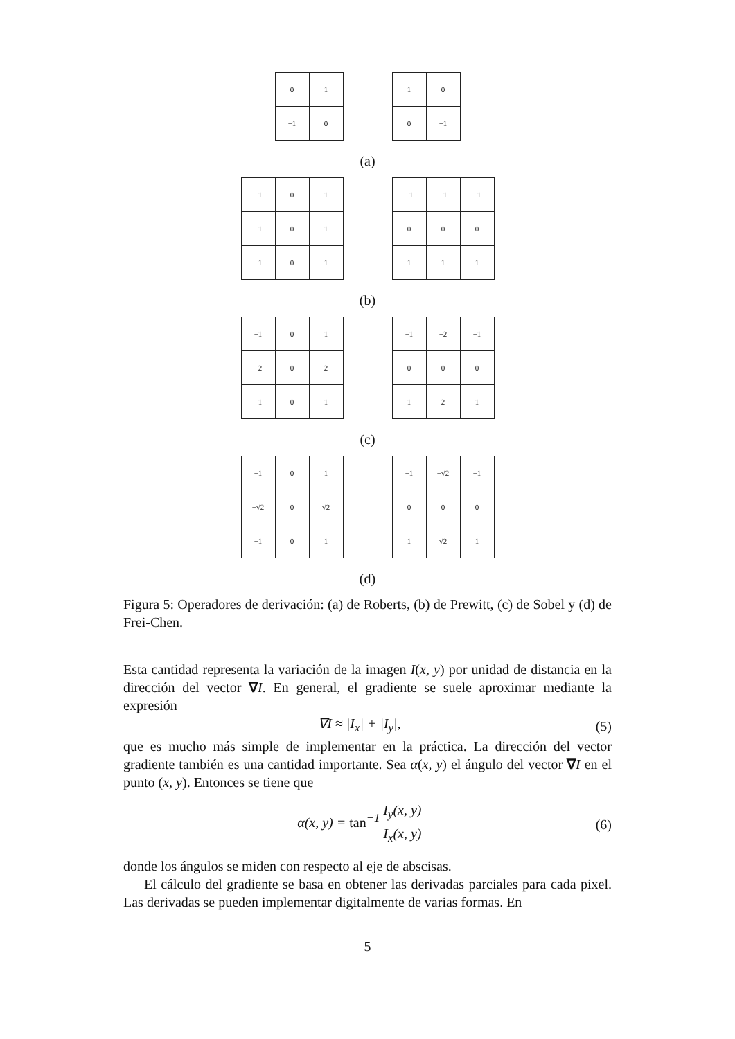| 0 | 1 |
| −1 | 0 |
| 1 | 0 |
| 0 | −1 |
(a)
| −1 | 0 | 1 |
| −1 | 0 | 1 |
| −1 | 0 | 1 |
| −1 | −1 | −1 |
| 0 | 0 | 0 |
| 1 | 1 | 1 |
(b)
| −1 | 0 | 1 |
| −2 | 0 | 2 |
| −1 | 0 | 1 |
| −1 | −2 | −1 |
| 0 | 0 | 0 |
| 1 | 2 | 1 |
(c)
| −1 | 0 | 1 |
| −√2 | 0 | √2 |
| −1 | 0 | 1 |
| −1 | −√2 | −1 |
| 0 | 0 | 0 |
| 1 | √2 | 1 |
(d)
Figura 5: Operadores de derivación: (a) de Roberts, (b) de Prewitt, (c) de Sobel y (d) de Frei-Chen.
Esta cantidad representa la variación de la imagen I(x, y) por unidad de distancia en la dirección del vector ∇I. En general, el gradiente se suele aproximar mediante la expresión
∇I ≈ |I<sub>x</sub>| + |I<sub>y</sub>|, (5)
que es mucho más simple de implementar en la práctica. La dirección del vector gradiente también es una cantidad importante. Sea α(x, y) el ángulo del vector ∇I en el punto (x, y). Entonces se tiene que
α(x, y) = tan<sup>−1</sup> I<sub>y</sub>(x, y) I<sub>x</sub>(x, y) (6)
donde los ángulos se miden con respecto al eje de abscisas.
El cálculo del gradiente se basa en obtener las derivadas parciales para cada pixel. Las derivadas se pueden implementar digitalmente de varias formas. En
5